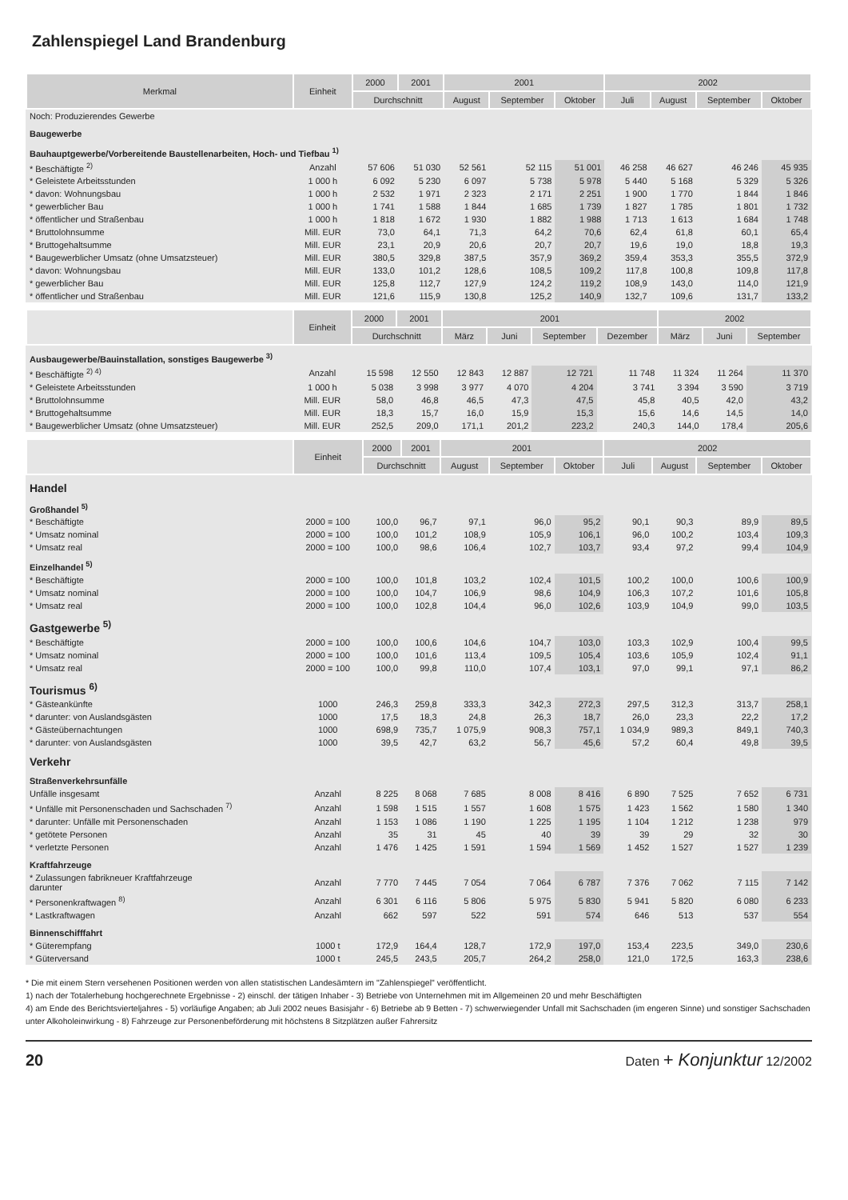Zahlenspiegel Land Brandenburg
| Merkmal | Einheit | 2000 | 2001 | 2001 | | | 2002 | | | |
| --- | --- | --- | --- | --- | --- | --- | --- | --- | --- | --- |
| | | Durchschnitt | | August | September | Oktober | Juli | August | September | Oktober |
| Noch: Produzierendes Gewerbe | | | | | | | | | | |
| Baugewerbe | | | | | | | | | | |
| Bauhauptgewerbe/Vorbereitende Baustellenarbeiten, Hoch- und Tiefbau <sup>1)</sup> | | | | | | | | | | |
| * Beschäftigte <sup>2)</sup> | Anzahl | 57 606 | 51 030 | 52 561 | 52 115 | 51 001 | 46 258 | 46 627 | 46 246 | 45 935 |
| * Geleistete Arbeitsstunden | 1 000 h | 6 092 | 5 230 | 6 097 | 5 738 | 5 978 | 5 440 | 5 168 | 5 329 | 5 326 |
| * davon: Wohnungsbau | 1 000 h | 2 532 | 1 971 | 2 323 | 2 171 | 2 251 | 1 900 | 1 770 | 1 844 | 1 846 |
| * gewerblicher Bau | 1 000 h | 1 741 | 1 588 | 1 844 | 1 685 | 1 739 | 1 827 | 1 785 | 1 801 | 1 732 |
| * öffentlicher und Straßenbau | 1 000 h | 1 818 | 1 672 | 1 930 | 1 882 | 1 988 | 1 713 | 1 613 | 1 684 | 1 748 |
| * Bruttolohnsumme | Mill. EUR | 73,0 | 64,1 | 71,3 | 64,2 | 70,6 | 62,4 | 61,8 | 60,1 | 65,4 |
| * Bruttogehaltsumme | Mill. EUR | 23,1 | 20,9 | 20,6 | 20,7 | 20,7 | 19,6 | 19,0 | 18,8 | 19,3 |
| * Baugewerblicher Umsatz (ohne Umsatzsteuer) | Mill. EUR | 380,5 | 329,8 | 387,5 | 357,9 | 369,2 | 359,4 | 353,3 | 355,5 | 372,9 |
| * davon: Wohnungsbau | Mill. EUR | 133,0 | 101,2 | 128,6 | 108,5 | 109,2 | 117,8 | 100,8 | 109,8 | 117,8 |
| * gewerblicher Bau | Mill. EUR | 125,8 | 112,7 | 127,9 | 124,2 | 119,2 | 108,9 | 143,0 | 114,0 | 121,9 |
| * öffentlicher und Straßenbau | Mill. EUR | 121,6 | 115,9 | 130,8 | 125,2 | 140,9 | 132,7 | 109,6 | 131,7 | 133,2 |
| | Einheit | 2000 | 2001 | 2001 | | | | 2002 | | |
| --- | --- | --- | --- | --- | --- | --- | --- | --- | --- | --- |
| | | Durchschnitt | | März | Juni | September | Dezember | März | Juni | September |
| Ausbaugewerbe/Bauinstallation, sonstiges Baugewerbe <sup>3)</sup> | | | | | | | | | | |
| * Beschäftigte <sup>2) 4)</sup> | Anzahl | 15 598 | 12 550 | 12 843 | 12 887 | 12 721 | 11 748 | 11 324 | 11 264 | 11 370 |
| * Geleistete Arbeitsstunden | 1 000 h | 5 038 | 3 998 | 3 977 | 4 070 | 4 204 | 3 741 | 3 394 | 3 590 | 3 719 |
| * Bruttolohnsumme | Mill. EUR | 58,0 | 46,8 | 46,5 | 47,3 | 47,5 | 45,8 | 40,5 | 42,0 | 43,2 |
| * Bruttogehaltsumme | Mill. EUR | 18,3 | 15,7 | 16,0 | 15,9 | 15,3 | 15,6 | 14,6 | 14,5 | 14,0 |
| * Baugewerblicher Umsatz (ohne Umsatzsteuer) | Mill. EUR | 252,5 | 209,0 | 171,1 | 201,2 | 223,2 | 240,3 | 144,0 | 178,4 | 205,6 |
| | Einheit | 2000 | 2001 | 2001 | | | 2002 | | | |
| --- | --- | --- | --- | --- | --- | --- | --- | --- | --- | --- |
| | | Durchschnitt | | August | September | Oktober | Juli | August | September | Oktober |
| Handel | | | | | | | | | | |
| Großhandel <sup>5)</sup> | | | | | | | | | | |
| * Beschäftigte | 2000 = 100 | 100,0 | 96,7 | 97,1 | 96,0 | 95,2 | 90,1 | 90,3 | 89,9 | 89,5 |
| * Umsatz nominal | 2000 = 100 | 100,0 | 101,2 | 108,9 | 105,9 | 106,1 | 96,0 | 100,2 | 103,4 | 109,3 |
| * Umsatz real | 2000 = 100 | 100,0 | 98,6 | 106,4 | 102,7 | 103,7 | 93,4 | 97,2 | 99,4 | 104,9 |
| Einzelhandel <sup>5)</sup> | | | | | | | | | | |
| * Beschäftigte | 2000 = 100 | 100,0 | 101,8 | 103,2 | 102,4 | 101,5 | 100,2 | 100,0 | 100,6 | 100,9 |
| * Umsatz nominal | 2000 = 100 | 100,0 | 104,7 | 106,9 | 98,6 | 104,9 | 106,3 | 107,2 | 101,6 | 105,8 |
| * Umsatz real | 2000 = 100 | 100,0 | 102,8 | 104,4 | 96,0 | 102,6 | 103,9 | 104,9 | 99,0 | 103,5 |
| Gastgewerbe <sup>5)</sup> | | | | | | | | | | |
| * Beschäftigte | 2000 = 100 | 100,0 | 100,6 | 104,6 | 104,7 | 103,0 | 103,3 | 102,9 | 100,4 | 99,5 |
| * Umsatz nominal | 2000 = 100 | 100,0 | 101,6 | 113,4 | 109,5 | 105,4 | 103,6 | 105,9 | 102,4 | 91,1 |
| * Umsatz real | 2000 = 100 | 100,0 | 99,8 | 110,0 | 107,4 | 103,1 | 97,0 | 99,1 | 97,1 | 86,2 |
| Tourismus <sup>6)</sup> | | | | | | | | | | |
| * Gästeankünfte | 1000 | 246,3 | 259,8 | 333,3 | 342,3 | 272,3 | 297,5 | 312,3 | 313,7 | 258,1 |
| * darunter: von Auslandsgästen | 1000 | 17,5 | 18,3 | 24,8 | 26,3 | 18,7 | 26,0 | 23,3 | 22,2 | 17,2 |
| * Gästeübernachtungen | 1000 | 698,9 | 735,7 | 1 075,9 | 908,3 | 757,1 | 1 034,9 | 989,3 | 849,1 | 740,3 |
| * darunter: von Auslandsgästen | 1000 | 39,5 | 42,7 | 63,2 | 56,7 | 45,6 | 57,2 | 60,4 | 49,8 | 39,5 |
| Verkehr | | | | | | | | | | |
| Straßenverkehrsunfälle | | | | | | | | | | |
| Unfälle insgesamt | Anzahl | 8 225 | 8 068 | 7 685 | 8 008 | 8 416 | 6 890 | 7 525 | 7 652 | 6 731 |
| * Unfälle mit Personenschaden und Sachschaden <sup>7)</sup> | Anzahl | 1 598 | 1 515 | 1 557 | 1 608 | 1 575 | 1 423 | 1 562 | 1 580 | 1 340 |
| * darunter: Unfälle mit Personenschaden | Anzahl | 1 153 | 1 086 | 1 190 | 1 225 | 1 195 | 1 104 | 1 212 | 1 238 | 979 |
| * getötete Personen | Anzahl | 35 | 31 | 45 | 40 | 39 | 39 | 29 | 32 | 30 |
| * verletzte Personen | Anzahl | 1 476 | 1 425 | 1 591 | 1 594 | 1 569 | 1 452 | 1 527 | 1 527 | 1 239 |
| Kraftfahrzeuge | | | | | | | | | | |
| * Zulassungen fabrikneuer Kraftfahrzeuge darunter | Anzahl | 7 770 | 7 445 | 7 054 | 7 064 | 6 787 | 7 376 | 7 062 | 7 115 | 7 142 |
| * Personenkraftwagen <sup>8)</sup> | Anzahl | 6 301 | 6 116 | 5 806 | 5 975 | 5 830 | 5 941 | 5 820 | 6 080 | 6 233 |
| * Lastkraftwagen | Anzahl | 662 | 597 | 522 | 591 | 574 | 646 | 513 | 537 | 554 |
| Binnenschifffahrt | | | | | | | | | | |
| * Güterempfang | 1000 t | 172,9 | 164,4 | 128,7 | 172,9 | 197,0 | 153,4 | 223,5 | 349,0 | 230,6 |
| * Güterversand | 1000 t | 245,5 | 243,5 | 205,7 | 264,2 | 258,0 | 121,0 | 172,5 | 163,3 | 238,6 |
* Die mit einem Stern versehenen Positionen werden von allen statistischen Landesämtern im "Zahlenspiegel" veröffentlicht.
1) nach der Totalerhebung hochgerechnete Ergebnisse - 2) einschl. der tätigen Inhaber - 3) Betriebe von Unternehmen mit im Allgemeinen 20 und mehr Beschäftigten
4) am Ende des Berichtsvierteljahres - 5) vorläufige Angaben; ab Juli 2002 neues Basisjahr - 6) Betriebe ab 9 Betten - 7) schwerwiegender Unfall mit Sachschaden (im engeren Sinne) und sonstiger Sachschaden unter Alkoholeinwirkung - 8) Fahrzeuge zur Personenbeförderung mit höchstens 8 Sitzplätzen außer Fahrersitz
20 Daten + Konjunktur 12/2002